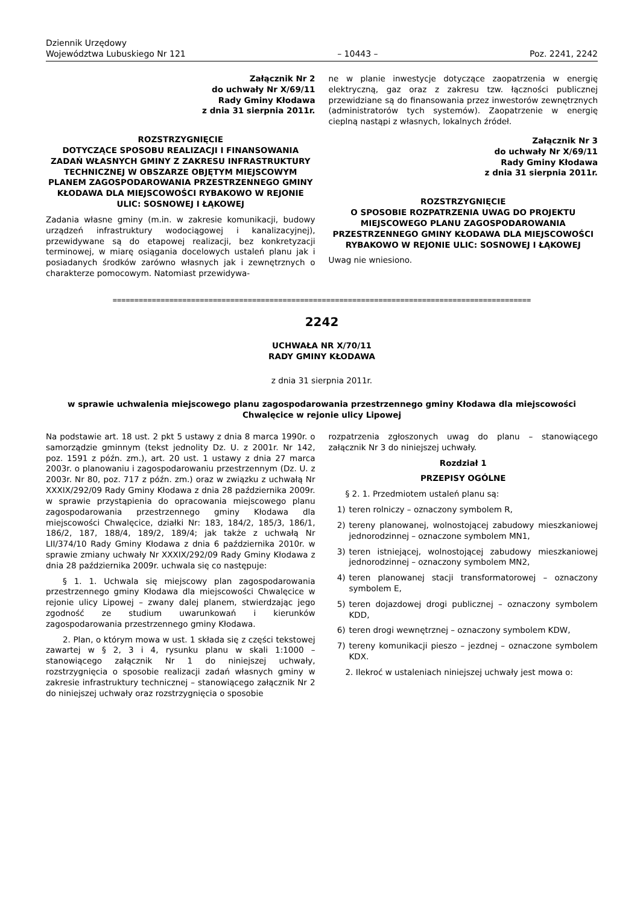Dziennik Urzędowy
Województwa Lubuskiego Nr 121
– 10443 –
Poz. 2241, 2242
Załącznik Nr 2
do uchwały Nr X/69/11
Rady Gminy Kłodawa
z dnia 31 sierpnia 2011r.
ROZSTRZYGNIĘCIE
DOTYCZĄCE SPOSOBU REALIZACJI I FINANSOWANIA ZADAŃ WŁASNYCH GMINY Z ZAKRESU INFRASTRUKTURY TECHNICZNEJ W OBSZARZE OBJĘTYM MIEJSCOWYM PLANEM ZAGOSPODAROWANIA PRZESTRZENNEGO GMINY KŁODAWA DLA MIEJSCOWOŚCI RYBAKOWO W REJONIE ULIC: SOSNOWEJ I ŁĄKOWEJ
Zadania własne gminy (m.in. w zakresie komunikacji, budowy urządzeń infrastruktury wodociągowej i kanalizacyjnej), przewidywane są do etapowej realizacji, bez konkretyzacji terminowej, w miarę osiągania docelowych ustaleń planu jak i posiadanych środków zarówno własnych jak i zewnętrznych o charakterze pomocowym. Natomiast przewidywa-
ne w planie inwestycje dotyczące zaopatrzenia w energię elektryczną, gaz oraz z zakresu tzw. łączności publicznej przewidziane są do finansowania przez inwestorów zewnętrznych (administratorów tych systemów). Zaopatrzenie w energię cieplną nastąpi z własnych, lokalnych źródeł.
Załącznik Nr 3
do uchwały Nr X/69/11
Rady Gminy Kłodawa
z dnia 31 sierpnia 2011r.
ROZSTRZYGNIĘCIE
O SPOSOBIE ROZPATRZENIA UWAG DO PROJEKTU MIEJSCOWEGO PLANU ZAGOSPODAROWANIA PRZESTRZENNEGO GMINY KŁODAWA DLA MIEJSCOWOŚCI RYBAKOWO W REJONIE ULIC: SOSNOWEJ I ŁĄKOWEJ
Uwag nie wniesiono.
================================================================================================
2242
UCHWAŁA NR X/70/11
RADY GMINY KŁODAWA
z dnia 31 sierpnia 2011r.
w sprawie uchwalenia miejscowego planu zagospodarowania przestrzennego gminy Kłodawa dla miejscowości Chwalęcice w rejonie ulicy Lipowej
Na podstawie art. 18 ust. 2 pkt 5 ustawy z dnia 8 marca 1990r. o samorządzie gminnym (tekst jednolity Dz. U. z 2001r. Nr 142, poz. 1591 z późn. zm.), art. 20 ust. 1 ustawy z dnia 27 marca 2003r. o planowaniu i zagospodarowaniu przestrzennym (Dz. U. z 2003r. Nr 80, poz. 717 z późn. zm.) oraz w związku z uchwałą Nr XXXIX/292/09 Rady Gminy Kłodawa z dnia 28 października 2009r. w sprawie przystąpienia do opracowania miejscowego planu zagospodarowania przestrzennego gminy Kłodawa dla miejscowości Chwalęcice, działki Nr: 183, 184/2, 185/3, 186/1, 186/2, 187, 188/4, 189/2, 189/4; jak także z uchwałą Nr LII/374/10 Rady Gminy Kłodawa z dnia 6 października 2010r. w sprawie zmiany uchwały Nr XXXIX/292/09 Rady Gminy Kłodawa z dnia 28 października 2009r. uchwala się co następuje:
§ 1. 1. Uchwala się miejscowy plan zagospodarowania przestrzennego gminy Kłodawa dla miejscowości Chwalęcice w rejonie ulicy Lipowej – zwany dalej planem, stwierdzając jego zgodność ze studium uwarunkowań i kierunków zagospodarowania przestrzennego gminy Kłodawa.
2. Plan, o którym mowa w ust. 1 składa się z części tekstowej zawartej w § 2, 3 i 4, rysunku planu w skali 1:1000 – stanowiącego załącznik Nr 1 do niniejszej uchwały, rozstrzygnięcia o sposobie realizacji zadań własnych gminy w zakresie infrastruktury technicznej – stanowiącego załącznik Nr 2 do niniejszej uchwały oraz rozstrzygnięcia o sposobie
rozpatrzenia zgłoszonych uwag do planu – stanowiącego załącznik Nr 3 do niniejszej uchwały.
Rozdział 1
PRZEPISY OGÓLNE
§ 2. 1. Przedmiotem ustaleń planu są:
1) teren rolniczy – oznaczony symbolem R,
2) tereny planowanej, wolnostojącej zabudowy mieszkaniowej jednorodzinnej – oznaczone symbolem MN1,
3) teren istniejącej, wolnostojącej zabudowy mieszkaniowej jednorodzinnej – oznaczony symbolem MN2,
4) teren planowanej stacji transformatorowej – oznaczony symbolem E,
5) teren dojazdowej drogi publicznej – oznaczony symbolem KDD,
6) teren drogi wewnętrznej – oznaczony symbolem KDW,
7) tereny komunikacji pieszo – jezdnej – oznaczone symbolem KDX.
2. Ilekroć w ustaleniach niniejszej uchwały jest mowa o: